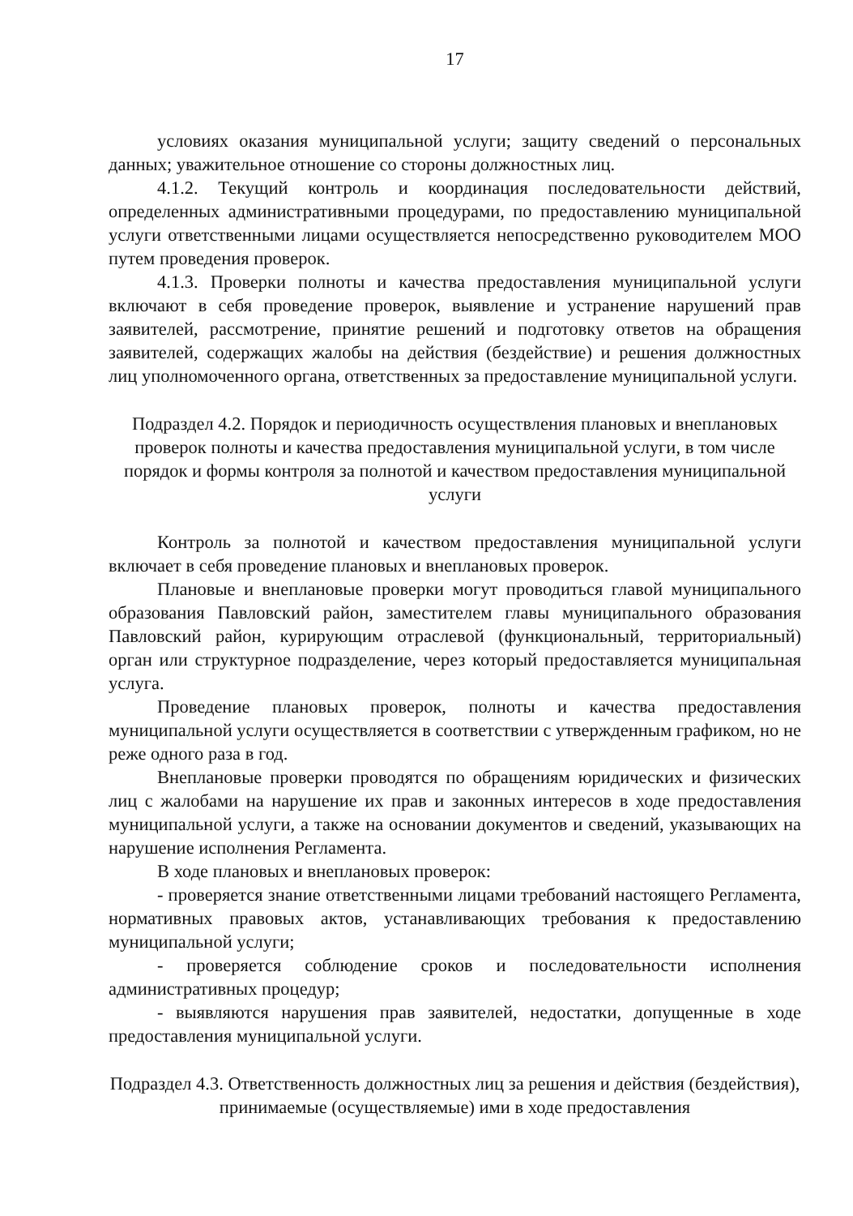17
условиях оказания муниципальной услуги; защиту сведений о персональных данных; уважительное отношение со стороны должностных лиц.
4.1.2. Текущий контроль и координация последовательности действий, определенных административными процедурами, по предоставлению муниципальной услуги ответственными лицами осуществляется непосредственно руководителем МОО путем проведения проверок.
4.1.3. Проверки полноты и качества предоставления муниципальной услуги включают в себя проведение проверок, выявление и устранение нарушений прав заявителей, рассмотрение, принятие решений и подготовку ответов на обращения заявителей, содержащих жалобы на действия (бездействие) и решения должностных лиц уполномоченного органа, ответственных за предоставление муниципальной услуги.
Подраздел 4.2. Порядок и периодичность осуществления плановых и внеплановых проверок полноты и качества предоставления муниципальной услуги, в том числе порядок и формы контроля за полнотой и качеством предоставления муниципальной услуги
Контроль за полнотой и качеством предоставления муниципальной услуги включает в себя проведение плановых и внеплановых проверок.
Плановые и внеплановые проверки могут проводиться главой муниципального образования Павловский район, заместителем главы муниципального образования Павловский район, курирующим отраслевой (функциональный, территориальный) орган или структурное подразделение, через который предоставляется муниципальная услуга.
Проведение плановых проверок, полноты и качества предоставления муниципальной услуги осуществляется в соответствии с утвержденным графиком, но не реже одного раза в год.
Внеплановые проверки проводятся по обращениям юридических и физических лиц с жалобами на нарушение их прав и законных интересов в ходе предоставления муниципальной услуги, а также на основании документов и сведений, указывающих на нарушение исполнения Регламента.
В ходе плановых и внеплановых проверок:
- проверяется знание ответственными лицами требований настоящего Регламента, нормативных правовых актов, устанавливающих требования к предоставлению муниципальной услуги;
- проверяется соблюдение сроков и последовательности исполнения административных процедур;
- выявляются нарушения прав заявителей, недостатки, допущенные в ходе предоставления муниципальной услуги.
Подраздел 4.3. Ответственность должностных лиц за решения и действия (бездействия), принимаемые (осуществляемые) ими в ходе предоставления